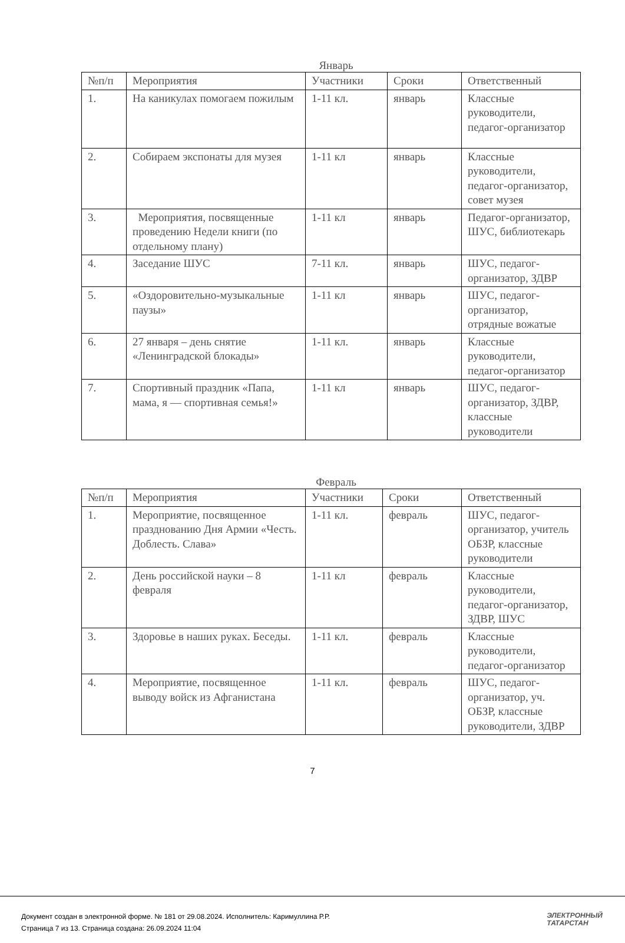Январь
| №п/п | Мероприятия | Участники | Сроки | Ответственный |
| 1. | На каникулах помогаем пожилым | 1-11 кл. | январь | Классные руководители, педагог-организатор |
| 2. | Собираем экспонаты для музея | 1-11 кл | январь | Классные руководители, педагог-организатор, совет музея |
| 3. | Мероприятия, посвященные проведению Недели книги (по отдельному плану) | 1-11 кл | январь | Педагог-организатор, ШУС, библиотекарь |
| 4. | Заседание ШУС | 7-11 кл. | январь | ШУС, педагог-организатор, ЗДВР |
| 5. | «Оздоровительно-музыкальные паузы» | 1-11 кл | январь | ШУС, педагог-организатор, отрядные вожатые |
| 6. | 27 января – день снятие «Ленинградской блокады» | 1-11 кл. | январь | Классные руководители, педагог-организатор |
| 7. | Спортивный праздник «Папа, мама, я — спортивная семья!» | 1-11 кл | январь | ШУС, педагог-организатор, ЗДВР, классные руководители |
Февраль
| №п/п | Мероприятия | Участники | Сроки | Ответственный |
| 1. | Мероприятие, посвященное празднованию Дня Армии «Честь. Доблесть. Слава» | 1-11 кл. | февраль | ШУС, педагог-организатор, учитель ОБЗР, классные руководители |
| 2. | День российской науки – 8 февраля | 1-11 кл | февраль | Классные руководители, педагог-организатор, ЗДВР, ШУС |
| 3. | Здоровье в наших руках. Беседы. | 1-11 кл. | февраль | Классные руководители, педагог-организатор |
| 4. | Мероприятие, посвященное выводу войск из Афганистана | 1-11 кл. | февраль | ШУС, педагог-организатор, уч. ОБЗР, классные руководители, ЗДВР |
7
Документ создан в электронной форме. № 181 от 29.08.2024. Исполнитель: Каримуллина Р.Р.
Страница 7 из 13. Страница создана: 26.09.2024 11:04
ЭЛЕКТРОННЫЙ
ТАТАРСТАН